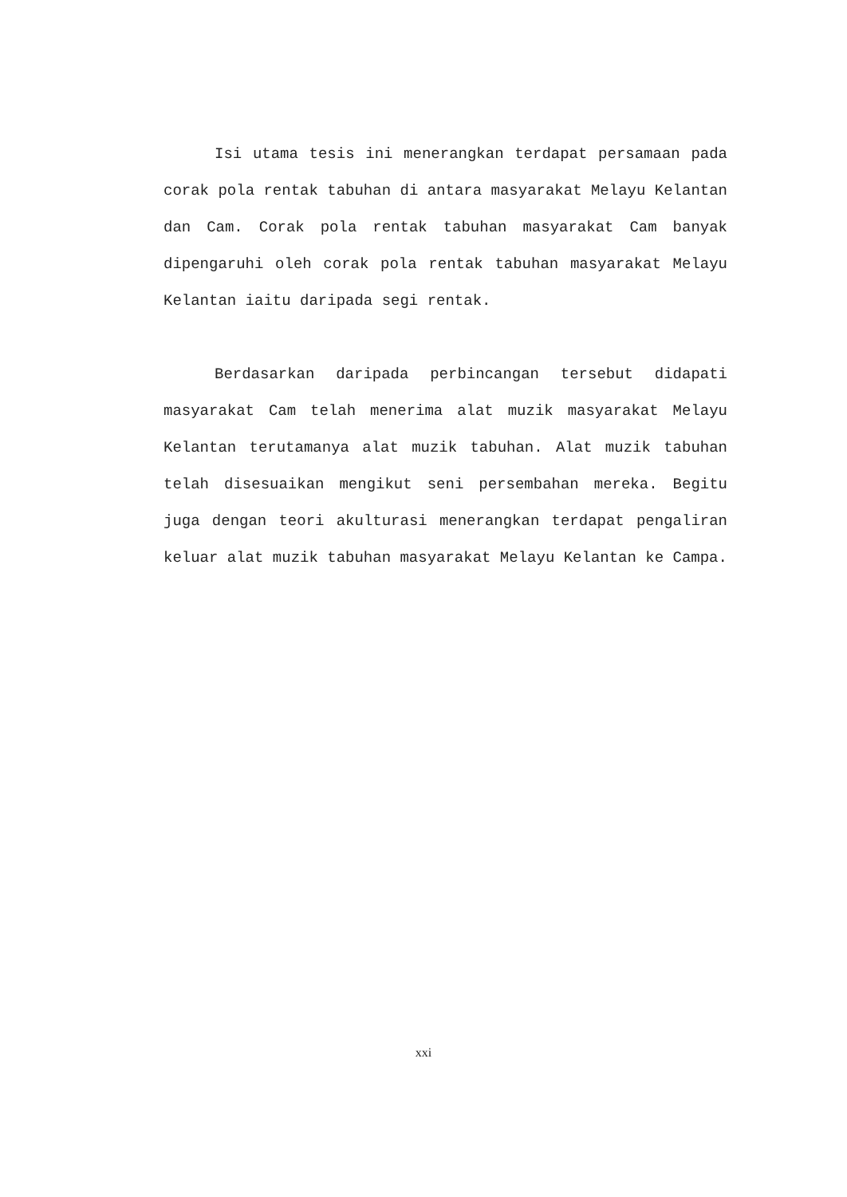Isi utama tesis ini menerangkan terdapat persamaan pada corak pola rentak tabuhan di antara masyarakat Melayu Kelantan dan Cam. Corak pola rentak tabuhan masyarakat Cam banyak dipengaruhi oleh corak pola rentak tabuhan masyarakat Melayu Kelantan iaitu daripada segi rentak.
Berdasarkan daripada perbincangan tersebut didapati masyarakat Cam telah menerima alat muzik masyarakat Melayu Kelantan terutamanya alat muzik tabuhan. Alat muzik tabuhan telah disesuaikan mengikut seni persembahan mereka. Begitu juga dengan teori akulturasi menerangkan terdapat pengaliran keluar alat muzik tabuhan masyarakat Melayu Kelantan ke Campa.
xxi